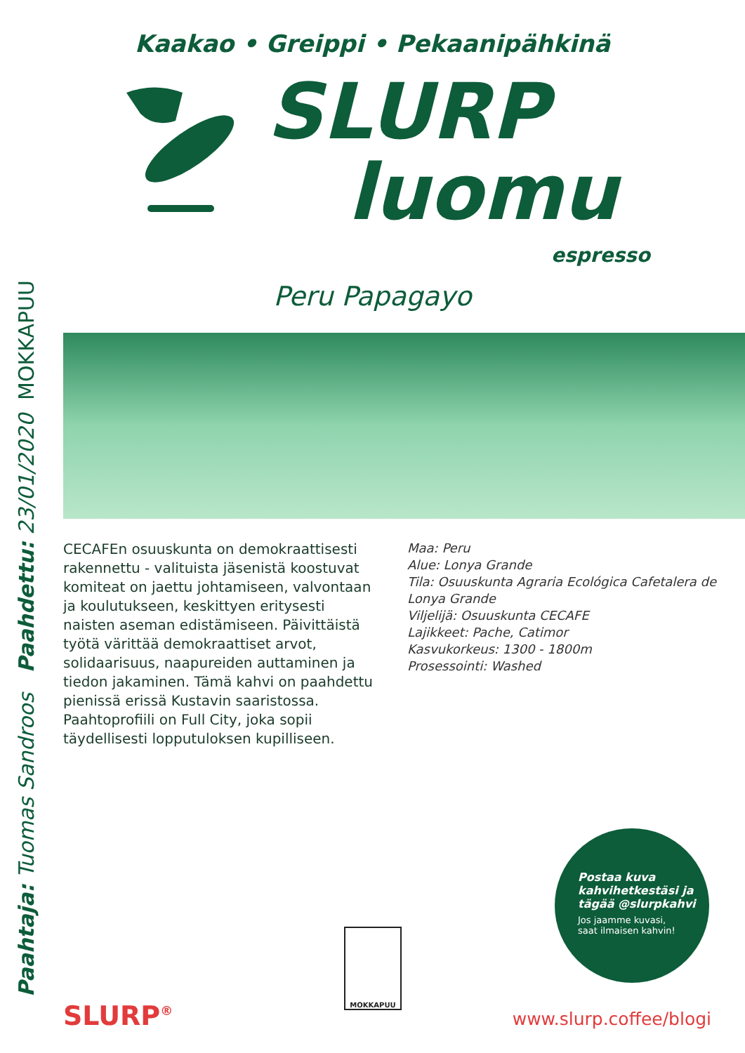Paahtaja: Tuomas Sandroos Paahdettu: 23/01/2020 MOKKAPUU
Kaakao • Greippi • Pekaanipähkinä
SLURP
luomu
espresso
Peru Papagayo
CECAFEn osuuskunta on demokraattisesti rakennettu - valituista jäsenistä koostuvat komiteat on jaettu johtamiseen, valvontaan ja koulutukseen, keskittyen eritysesti naisten aseman edistämiseen. Päivittäistä työtä värittää demokraattiset arvot, solidaarisuus, naapureiden auttaminen ja tiedon jakaminen. Tämä kahvi on paahdettu pienissä erissä Kustavin saaristossa. Paahtoprofiili on Full City, joka sopii täydellisesti lopputuloksen kupilliseen.
Maa: Peru
Alue: Lonya Grande
Tila: Osuuskunta Agraria Ecológica Cafetalera de Lonya Grande
Viljelijä: Osuuskunta CECAFE
Lajikkeet: Pache, Catimor
Kasvukorkeus: 1300 - 1800m
Prosessointi: Washed
Postaa kuva kahvihetkestäsi ja tägää @slurpkahvi
Jos jaamme kuvasi,
saat ilmaisen kahvin!
MOKKAPUU
SLURP<sup>®</sup> www.slurp.coffee/blogi